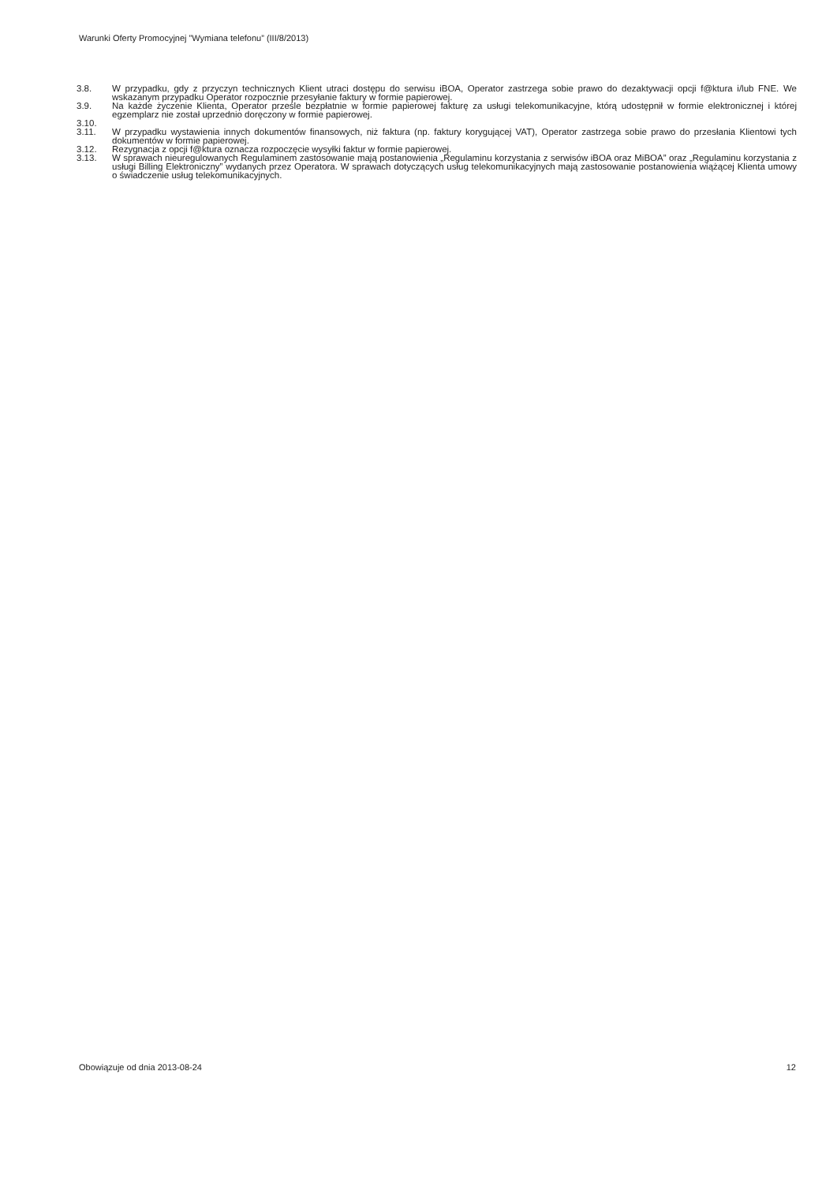Warunki Oferty Promocyjnej ”Wymiana telefonu” (III/8/2013)
3.8. W przypadku, gdy z przyczyn technicznych Klient utraci dostępu do serwisu iBOA, Operator zastrzega sobie prawo do dezaktywacji opcji f@ktura i/lub FNE. We wskazanym przypadku Operator rozpocznie przesyłanie faktury w formie papierowej.
3.9. Na każde życzenie Klienta, Operator prześle bezpłatnie w formie papierowej fakturę za usługi telekomunikacyjne, którą udostępnił w formie elektronicznej i której egzemplarz nie został uprzednio doręczony w formie papierowej.
3.10.
3.11. W przypadku wystawienia innych dokumentów finansowych, niż faktura (np. faktury korygującej VAT), Operator zastrzega sobie prawo do przesłania Klientowi tych dokumentów w formie papierowej.
3.12. Rezygnacja z opcji f@ktura oznacza rozpoczęcie wysyłki faktur w formie papierowej.
3.13. W sprawach nieuregulowanych Regulaminem zastosowanie mają postanowienia „Regulaminu korzystania z serwisów iBOA oraz MiBOA” oraz „Regulaminu korzystania z usługi Billing Elektroniczny” wydanych przez Operatora. W sprawach dotyczących usług telekomunikacyjnych mają zastosowanie postanowienia wiążącej Klienta umowy o świadczenie usług telekomunikacyjnych.
Obowiązuje od dnia 2013-08-24 12